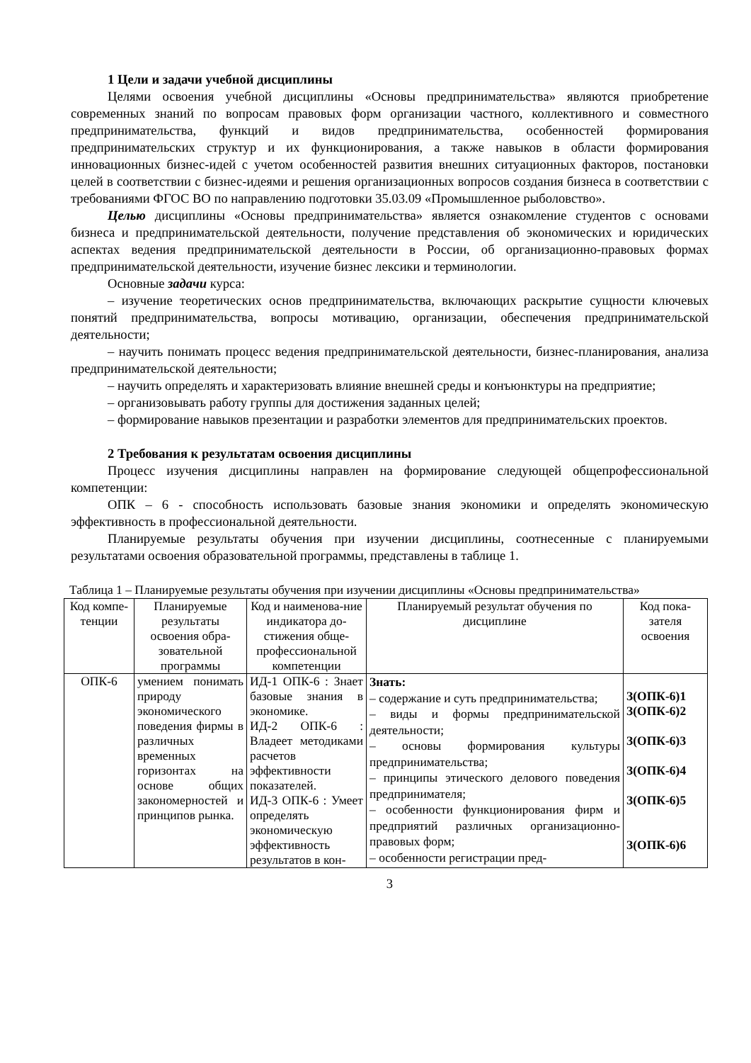1 Цели и задачи учебной дисциплины
Целями освоения учебной дисциплины «Основы предпринимательства» являются приобретение современных знаний по вопросам правовых форм организации частного, коллективного и совместного предпринимательства, функций и видов предпринимательства, особенностей формирования предпринимательских структур и их функционирования, а также навыков в области формирования инновационных бизнес-идей с учетом особенностей развития внешних ситуационных факторов, постановки целей в соответствии с бизнес-идеями и решения организационных вопросов создания бизнеса в соответствии с требованиями ФГОС ВО по направлению подготовки 35.03.09 «Промышленное рыболовство».
Целью дисциплины «Основы предпринимательства» является ознакомление студентов с основами бизнеса и предпринимательской деятельности, получение представления об экономических и юридических аспектах ведения предпринимательской деятельности в России, об организационно-правовых формах предпринимательской деятельности, изучение бизнес лексики и терминологии.
Основные задачи курса:
– изучение теоретических основ предпринимательства, включающих раскрытие сущности ключевых понятий предпринимательства, вопросы мотивацию, организации, обеспечения предпринимательской деятельности;
– научить понимать процесс ведения предпринимательской деятельности, бизнес-планирования, анализа предпринимательской деятельности;
– научить определять и характеризовать влияние внешней среды и конъюнктуры на предприятие;
– организовывать работу группы для достижения заданных целей;
– формирование навыков презентации и разработки элементов для предпринимательских проектов.
2 Требования к результатам освоения дисциплины
Процесс изучения дисциплины направлен на формирование следующей общепрофессиональной компетенции:
ОПК – 6 - способность использовать базовые знания экономики и определять экономическую эффективность в профессиональной деятельности.
Планируемые результаты обучения при изучении дисциплины, соотнесенные с планируемыми результатами освоения образовательной программы, представлены в таблице 1.
Таблица 1 – Планируемые результаты обучения при изучении дисциплины «Основы предпринимательства»
| Код компе-тенции | Планируемые результаты освоения обра-зовательной программы | Код и наименова-ние индикатора до-стижения обще-профессиональной компетенции | Планируемый результат обучения по дисциплине | Код пока-зателя освоения |
| --- | --- | --- | --- | --- |
| ОПК-6 | умением понимать природу экономического поведения фирмы в различных временных горизонтах на основе общих закономерностей и принципов рынка. | ИД-1 ОПК-6 : Знает базовые знания в экономике. ИД-2 ОПК-6 : Владеет методиками расчетов эффективности показателей. ИД-3 ОПК-6 : Умеет определять экономическую эффективность результатов в кон- | Знать: – содержание и суть предпринимательства; – виды и формы предпринимательской деятельности; – основы формирования культуры предпринимательства; – принципы этического делового поведения предпринимателя; – особенности функционирования фирм и предприятий различных организационно-правовых форм; – особенности регистрации пред- | З(ОПК-6)1 З(ОПК-6)2 З(ОПК-6)3 З(ОПК-6)4 З(ОПК-6)5 З(ОПК-6)6 |
3